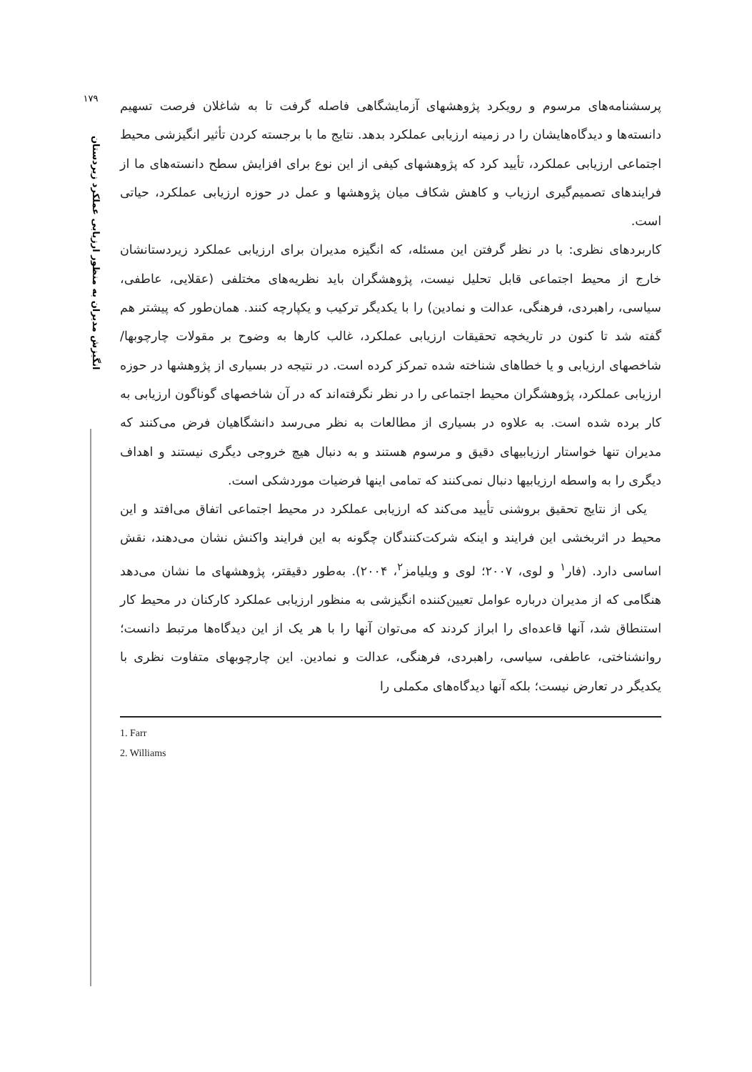۱۷۹
انگیزش مدیران به منظور ارزیابی عملکرد زیردستان
پرسشنامه‌های مرسوم و رویکرد پژوهشهای آزمایشگاهی فاصله گرفت تا به شاغلان فرصت تسهیم دانسته‌ها و دیدگاه‌هایشان را در زمینه ارزیابی عملکرد بدهد. نتایج ما با برجسته کردن تأثیر انگیزشی محیط اجتماعی ارزیابی عملکرد، تأیید کرد که پژوهشهای کیفی از این نوع برای افزایش سطح دانسته‌های ما از فرایندهای تصمیم‌گیری ارزیاب و کاهش شکاف میان پژوهشها و عمل در حوزه ارزیابی عملکرد، حیاتی است.
کاربردهای نظری: با در نظر گرفتن این مسئله، که انگیزه مدیران برای ارزیابی عملکرد زیردستانشان خارج از محیط اجتماعی قابل تحلیل نیست، پژوهشگران باید نظریه‌های مختلفی (عقلایی، عاطفی، سیاسی، راهبردی، فرهنگی، عدالت و نمادین) را با یکدیگر ترکیب و یکپارچه کنند. همان‌طور که پیشتر هم گفته شد تا کنون در تاریخچه تحقیقات ارزیابی عملکرد، غالب کارها به وضوح بر مقولات چارچوبها/شاخصهای ارزیابی و یا خطاهای شناخته شده تمرکز کرده است. در نتیجه در بسیاری از پژوهشها در حوزه ارزیابی عملکرد، پژوهشگران محیط اجتماعی را در نظر نگرفته‌اند که در آن شاخصهای گوناگون ارزیابی به کار برده شده است. به علاوه در بسیاری از مطالعات به نظر می‌رسد دانشگاهیان فرض می‌کنند که مدیران تنها خواستار ارزیابیهای دقیق و مرسوم هستند و به دنبال هیچ خروجی دیگری نیستند و اهداف دیگری را به واسطه ارزیابیها دنبال نمی‌کنند که تمامی اینها فرضیات موردشکی است.
یکی از نتایج تحقیق بروشنی تأیید می‌کند که ارزیابی عملکرد در محیط اجتماعی اتفاق می‌افتد و این محیط در اثربخشی این فرایند و اینکه شرکت‌کنندگان چگونه به این فرایند واکنش نشان می‌دهند، نقش اساسی دارد. (فار<sup>۱</sup> و لوی، ۲۰۰۷؛ لوی و ویلیامز<sup>۲</sup>، ۲۰۰۴). به‌طور دقیقتر، پژوهشهای ما نشان می‌دهد هنگامی که از مدیران درباره عوامل تعیین‌کننده انگیزشی به منظور ارزیابی عملکرد کارکنان در محیط کار استنطاق شد، آنها قاعده‌ای را ابراز کردند که می‌توان آنها را با هر یک از این دیدگاه‌ها مرتبط دانست؛ روانشناختی، عاطفی، سیاسی، راهبردی، فرهنگی، عدالت و نمادین. این چارچوبهای متفاوت نظری با یکدیگر در تعارض نیست؛ بلکه آنها دیدگاه‌های مکملی را
1. Farr
2. Williams